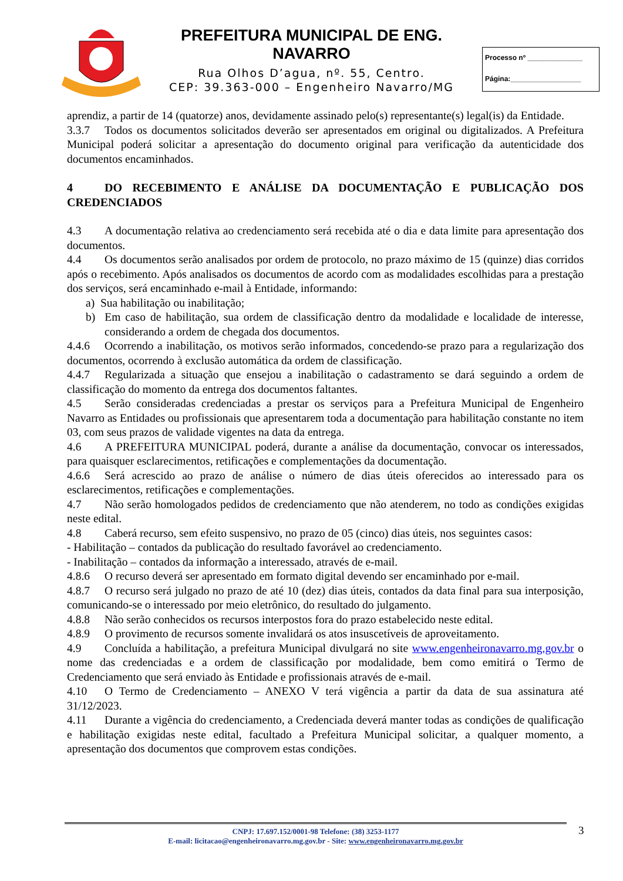PREFEITURA MUNICIPAL DE ENG. NAVARRO
Rua Olhos D’agua, nº. 55, Centro.
CEP: 39.363-000 – Engenheiro Navarro/MG
Processo nº ______________
Página:__________________
aprendiz, a partir de 14 (quatorze) anos, devidamente assinado pelo(s) representante(s) legal(is) da Entidade.
3.3.7 Todos os documentos solicitados deverão ser apresentados em original ou digitalizados. A Prefeitura Municipal poderá solicitar a apresentação do documento original para verificação da autenticidade dos documentos encaminhados.
4 DO RECEBIMENTO E ANÁLISE DA DOCUMENTAÇÃO E PUBLICAÇÃO DOS CREDENCIADOS
4.3 A documentação relativa ao credenciamento será recebida até o dia e data limite para apresentação dos documentos.
4.4 Os documentos serão analisados por ordem de protocolo, no prazo máximo de 15 (quinze) dias corridos após o recebimento. Após analisados os documentos de acordo com as modalidades escolhidas para a prestação dos serviços, será encaminhado e-mail à Entidade, informando:
a) Sua habilitação ou inabilitação;
b) Em caso de habilitação, sua ordem de classificação dentro da modalidade e localidade de interesse, considerando a ordem de chegada dos documentos.
4.4.6 Ocorrendo a inabilitação, os motivos serão informados, concedendo-se prazo para a regularização dos documentos, ocorrendo à exclusão automática da ordem de classificação.
4.4.7 Regularizada a situação que ensejou a inabilitação o cadastramento se dará seguindo a ordem de classificação do momento da entrega dos documentos faltantes.
4.5 Serão consideradas credenciadas a prestar os serviços para a Prefeitura Municipal de Engenheiro Navarro as Entidades ou profissionais que apresentarem toda a documentação para habilitação constante no item 03, com seus prazos de validade vigentes na data da entrega.
4.6 A PREFEITURA MUNICIPAL poderá, durante a análise da documentação, convocar os interessados, para quaisquer esclarecimentos, retificações e complementações da documentação.
4.6.6 Será acrescido ao prazo de análise o número de dias úteis oferecidos ao interessado para os esclarecimentos, retificações e complementações.
4.7 Não serão homologados pedidos de credenciamento que não atenderem, no todo as condições exigidas neste edital.
4.8 Caberá recurso, sem efeito suspensivo, no prazo de 05 (cinco) dias úteis, nos seguintes casos:
- Habilitação – contados da publicação do resultado favorável ao credenciamento.
- Inabilitação – contados da informação a interessado, através de e-mail.
4.8.6 O recurso deverá ser apresentado em formato digital devendo ser encaminhado por e-mail.
4.8.7 O recurso será julgado no prazo de até 10 (dez) dias úteis, contados da data final para sua interposição, comunicando-se o interessado por meio eletrônico, do resultado do julgamento.
4.8.8 Não serão conhecidos os recursos interpostos fora do prazo estabelecido neste edital.
4.8.9 O provimento de recursos somente invalidará os atos insuscetíveis de aproveitamento.
4.9 Concluída a habilitação, a prefeitura Municipal divulgará no site www.engenheironavarro.mg.gov.br o nome das credenciadas e a ordem de classificação por modalidade, bem como emitirá o Termo de Credenciamento que será enviado às Entidade e profissionais através de e-mail.
4.10 O Termo de Credenciamento – ANEXO V terá vigência a partir da data de sua assinatura até 31/12/2023.
4.11 Durante a vigência do credenciamento, a Credenciada deverá manter todas as condições de qualificação e habilitação exigidas neste edital, facultado a Prefeitura Municipal solicitar, a qualquer momento, a apresentação dos documentos que comprovem estas condições.
CNPJ: 17.697.152/0001-98 Telefone: (38) 3253-1177
E-mail: licitacao@engenheironavarro.mg.gov.br - Site: www.engenheironavarro.mg.gov.br
3